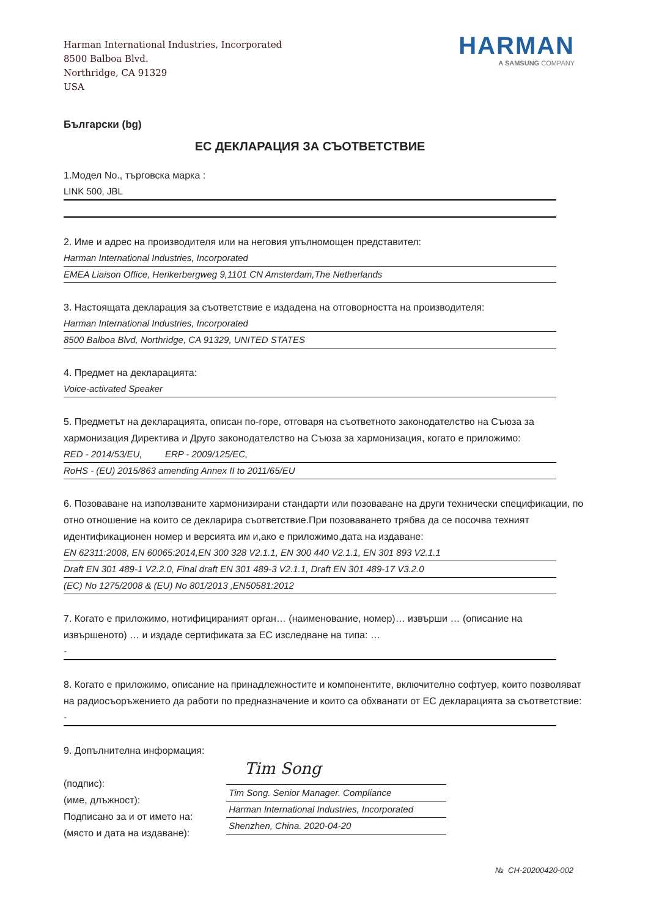Harman International Industries, Incorporated
8500 Balboa Blvd.
Northridge, CA 91329
USA
HARMAN
A SAMSUNG COMPANY
Български (bg)
ЕС ДЕКЛАРАЦИЯ ЗА СЪОТВЕТСТВИЕ
1.Модел No., търговска марка :
LINK 500, JBL
2. Име и адрес на производителя или на неговия упълномощен представител:
Harman International Industries, Incorporated
EMEA Liaison Office, Herikerbergweg 9,1101 CN Amsterdam,The Netherlands
3. Настоящата декларация за съответствие е издадена на отговорността на производителя:
Harman International Industries, Incorporated
8500 Balboa Blvd, Northridge, CA 91329, UNITED STATES
4. Предмет на декларацията:
Voice-activated Speaker
5. Предметът на декларацията, описан по-горе, отговаря на съответното законодателство на Съюза за хармонизация Директива и Друго законодателство на Съюза за хармонизация, когато е приложимо:
RED - 2014/53/EU, ERP - 2009/125/EC,
RoHS - (EU) 2015/863 amending Annex II to 2011/65/EU
6. Позоваване на използваните хармонизирани стандарти или позоваване на други технически спецификации, по отно отношение на които се декларира съответствие.При позоваването трябва да се посочва техният идентификационен номер и версията им и,ако е приложимо,дата на издаване:
EN 62311:2008, EN 60065:2014,EN 300 328 V2.1.1, EN 300 440 V2.1.1, EN 301 893 V2.1.1
Draft EN 301 489-1 V2.2.0, Final draft EN 301 489-3 V2.1.1, Draft EN 301 489-17 V3.2.0
(EC) No 1275/2008 & (EU) No 801/2013 ,EN50581:2012
7. Когато е приложимо, нотифицираният орган… (наименование, номер)… извърши … (описание на извършеното) … и издаде сертификата за ЕС изследване на типа: …
-
8. Когато е приложимо, описание на принадлежностите и компонентите, включително софтуер, които позволяват на радиосъоръжението да работи по предназначение и които са обхванати от ЕС декларацията за съответствие:
-
9. Допълнителна информация:
(подпис):
(име, длъжност):
Подписано за и от името на:
(място и дата на издаване):
Tim Song
Tim Song. Senior Manager. Compliance
Harman International Industries, Incorporated
Shenzhen, China. 2020-04-20
№ CH-20200420-002